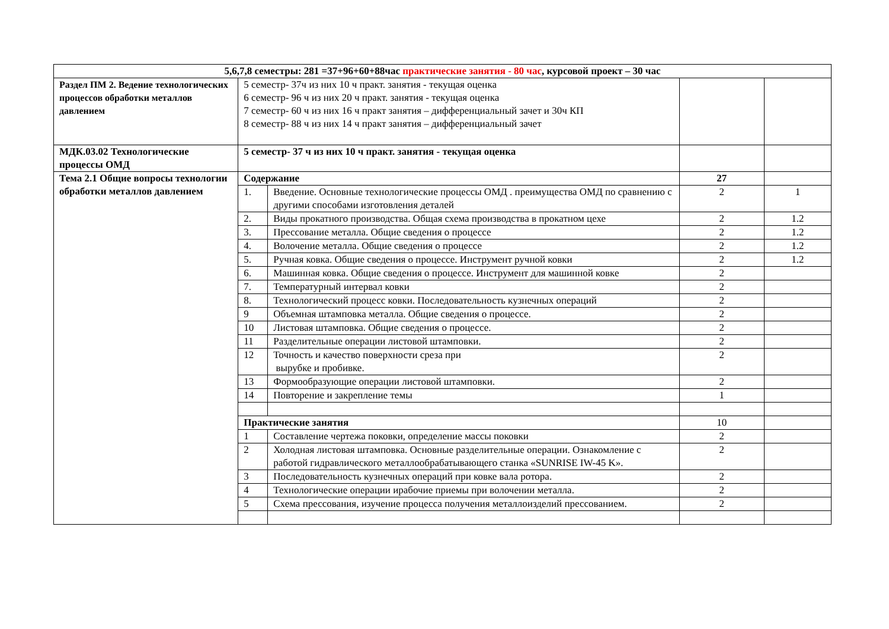| 5,6,7,8 семестры: 281 =37+96+60+88час практические занятия - 80 час , курсовой проект – 30 час | | | | |
| Раздел ПМ 2. Ведение технологических процессов обработки металлов давлением | 5 семестр- 37ч из них 10 ч практ. занятия - текущая оценка 6 семестр- 96 ч из них 20 ч практ. занятия - текущая оценка 7 семестр- 60 ч из них 16 ч практ занятия – дифференциальный зачет и 30ч КП 8 семестр- 88 ч из них 14 ч практ занятия – дифференциальный зачет | | | |
| МДК.03.02 Технологические процессы ОМД | 5 семестр- 37 ч из них 10 ч практ. занятия - текущая оценка | | | |
| Тема 2.1 Общие вопросы технологии обработки металлов давлением | Содержание | | 27 | |
| | 1. | Введение. Основные технологические процессы ОМД . преимущества ОМД по сравнению с другими способами изготовления деталей | 2 | 1 |
| | 2. | Виды прокатного производства. Общая схема производства в прокатном цехе | 2 | 1.2 |
| | 3. | Прессование металла. Общие сведения о процессе | 2 | 1.2 |
| | 4. | Волочение металла. Общие сведения о процессе | 2 | 1.2 |
| | 5. | Ручная ковка. Общие сведения о процессе. Инструмент ручной ковки | 2 | 1.2 |
| | 6. | Машинная ковка. Общие сведения о процессе. Инструмент для машинной ковке | 2 | |
| | 7. | Температурный интервал ковки | 2 | |
| | 8. | Технологический процесс ковки. Последовательность кузнечных операций | 2 | |
| | 9 | Объемная штамповка металла. Общие сведения о процессе. | 2 | |
| | 10 | Листовая штамповка. Общие сведения о процессе. | 2 | |
| | 11 | Разделительные операции листовой штамповки. | 2 | |
| | 12 | Точность и качество поверхности среза при вырубке и пробивке. | 2 | |
| | 13 | Формообразующие операции листовой штамповки. | 2 | |
| | 14 | Повторение и закрепление темы | 1 | |
| | Практические занятия | | 10 | |
| | 1 | Составление чертежа поковки, определение массы поковки | 2 | |
| | 2 | Холодная листовая штамповка. Основные разделительные операции. Ознакомление с работой гидравлического металлообрабатывающего станка «SUNRISE IW-45 K». | 2 | |
| | 3 | Последовательность кузнечных операций при ковке вала ротора. | 2 | |
| | 4 | Технологические операции ирабочие приемы при волочении металла. | 2 | |
| | 5 | Схема прессования, изучение процесса получения металлоизделий прессованием. | 2 | |